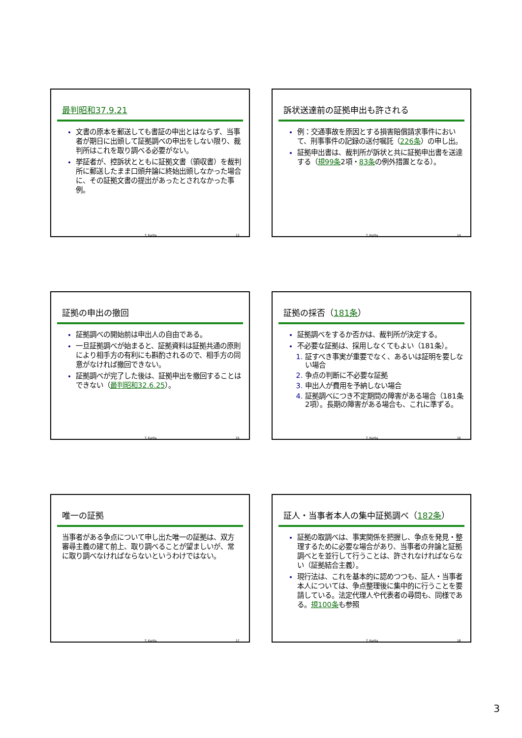最判昭和37.9.21
文書の原本を郵送しても書証の申出とはならず、当事者が期日に出頭して証拠調べの申出をしない限り、裁判所はこれを取り調べる必要がない。
挙証者が、控訴状とともに証拠文書（領収書）を裁判所に郵送したまま口頭弁論に終始出頭しなかった場合に、その証拠文書の提出があったとされなかった事例。
T. Kurita 13
訴状送達前の証拠申出も許される
例：交通事故を原因とする損害賠償請求事件において、刑事事件の記録の送付嘱託（226条）の申し出。
証拠申出書は、裁判所が訴状と共に証拠申出書を送達する（規99条2項・83条の例外措置となる）。
T. Kurita 14
証拠の申出の撤回
証拠調べの開始前は申出人の自由である。
一旦証拠調べが始まると、証拠資料は証拠共通の原則により相手方の有利にも斟酌されるので、相手方の同意がなければ撤回できない。
証拠調べが完了した後は、証拠申出を撤回することはできない（最判昭和32.6.25）。
T. Kurita 15
証拠の採否（181条）
証拠調べをするか否かは、裁判所が決定する。
不必要な証拠は、採用しなくてもよい（181条）。
証すべき事実が重要でなく、あるいは証明を要しない場合
争点の判断に不必要な証拠
申出人が費用を予納しない場合
証拠調べにつき不定期間の障害がある場合（181条2項）。長期の障害がある場合も、これに準ずる。
T. Kurita 16
唯一の証拠
当事者がある争点について申し出た唯一の証拠は、双方審尋主義の建て前上、取り調べることが望ましいが、常に取り調べなければならないというわけではない。
T. Kurita 17
証人・当事者本人の集中証拠調べ（182条）
証拠の取調べは、事実関係を把握し、争点を発見・整理するために必要な場合があり、当事者の弁論と証拠調べとを並行して行うことは、許されなければならない（証拠結合主義）。
現行法は、これを基本的に認めつつも、証人・当事者本人については、争点整理後に集中的に行うことを要請している。法定代理人や代表者の尋問も、同様である。規100条も参照
T. Kurita 18
3